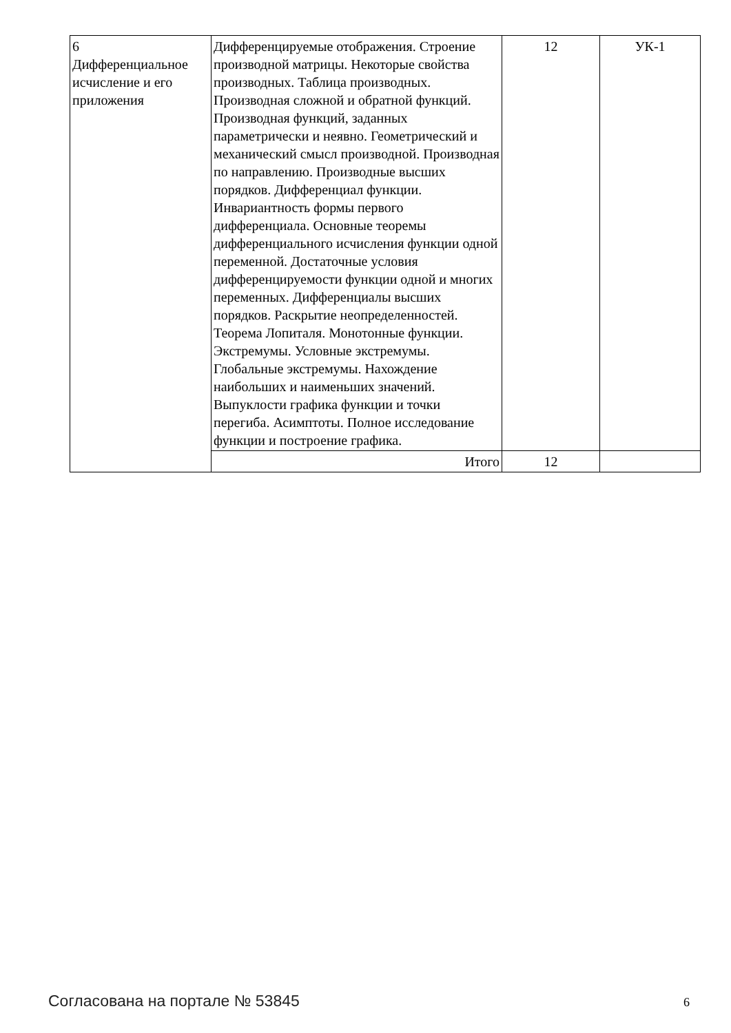| 6 Дифференциальное исчисление и его приложения | Дифференцируемые отображения. Строение производной матрицы. Некоторые свойства производных. Таблица производных. Производная сложной и обратной функций. Производная функций, заданных параметрически и неявно. Геометрический и механический смысл производной. Производная по направлению. Производные высших порядков. Дифференциал функции. Инвариантность формы первого дифференциала. Основные теоремы дифференциального исчисления функции одной переменной. Достаточные условия дифференцируемости функции одной и многих переменных. Дифференциалы высших порядков. Раскрытие неопределенностей. Теорема Лопиталя. Монотонные функции. Экстремумы. Условные экстремумы. Глобальные экстремумы. Нахождение наибольших и наименьших значений. Выпуклости графика функции и точки перегиба. Асимптоты. Полное исследование функции и построение графика. | 12 | УК-1 |
| | Итого | 12 | |
Согласована на портале № 53845 6